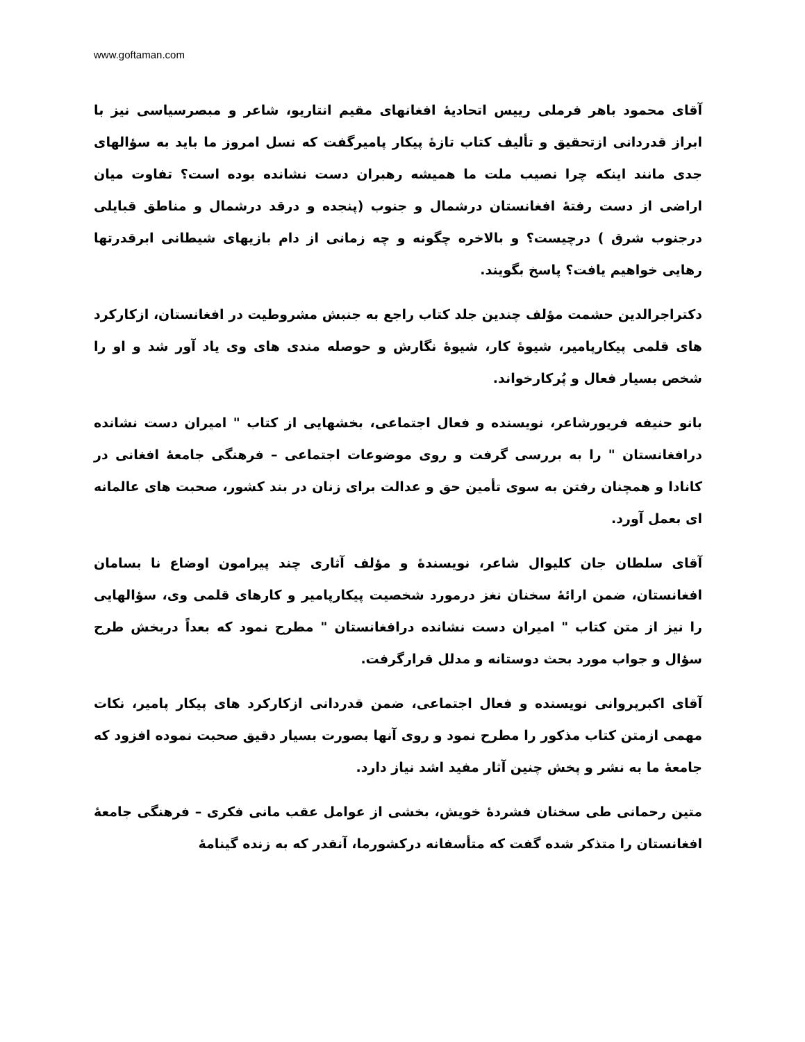www.goftaman.com
آقای محمود باهر فرملی رییس اتحادیهٔ افغانهای مقیم انتاریو، شاعر و مبصرسیاسی نیز با ابراز قدردانی ازتحقیق و تألیف کتاب تازهٔ پیکار پامیرگفت که نسل امروز ما باید به سؤالهای جدی مانند اینکه چرا نصیب ملت ما همیشه رهبران دست نشانده بوده است؟ تفاوت میان اراضی از دست رفتهٔ افغانستان درشمال و جنوب (پنجده و درقد درشمال و مناطق قبایلی درجنوب شرق ) درچیست؟ و بالاخره چگونه و چه زمانی از دام بازیهای شیطانی ابرقدرتها رهایی خواهیم یافت؟ پاسخ بگویند.
دکتراجرالدین حشمت مؤلف چندین جلد کتاب راجع به جنبش مشروطیت در افغانستان، ازکارکرد های قلمی پیکارپامیر، شیوهٔ کار، شیوهٔ نگارش و حوصله مندی های وی یاد آور شد و او را شخص بسیار فعال و پُرکارخواند.
بانو حنیفه فریورشاعر، نویسنده و فعال اجتماعی، بخشهایی از کتاب " امیران دست نشانده درافغانستان " را به بررسی گرفت و روی موضوعات اجتماعی – فرهنگی جامعهٔ افغانی در کانادا و همچنان رفتن به سوی تأمین حق و عدالت برای زنان در بند کشور، صحبت های عالمانه ای بعمل آورد.
آقای سلطان جان کلیوال شاعر، نویسندهٔ و مؤلف آثاری چند پیرامون اوضاع نا بسامان افغانستان، ضمن ارائهٔ سخنان نغز درمورد شخصیت پیکارپامیر و کارهای قلمی وی، سؤالهایی را نیز از متن کتاب " امیران دست نشانده درافغانستان " مطرح نمود که بعداً دربخش طرح سؤال و جواب مورد بحث دوستانه و مدلل قرارگرفت.
آقای اکبرپروانی نویسنده و فعال اجتماعی، ضمن قدردانی ازکارکرد های پیکار پامیر، نکات مهمی ازمتن کتاب مذکور را مطرح نمود و روی آنها بصورت بسیار دقیق صحبت نموده افزود که جامعهٔ ما به نشر و پخش چنین آثار مفید اشد نیاز دارد.
متین رحمانی طی سخنان فشردهٔ خویش، بخشی از عوامل عقب مانی فکری – فرهنگی جامعهٔ افغانستان را متذکر شده گفت که متأسفانه درکشورما، آنقدر که به زنده گینامهٔ